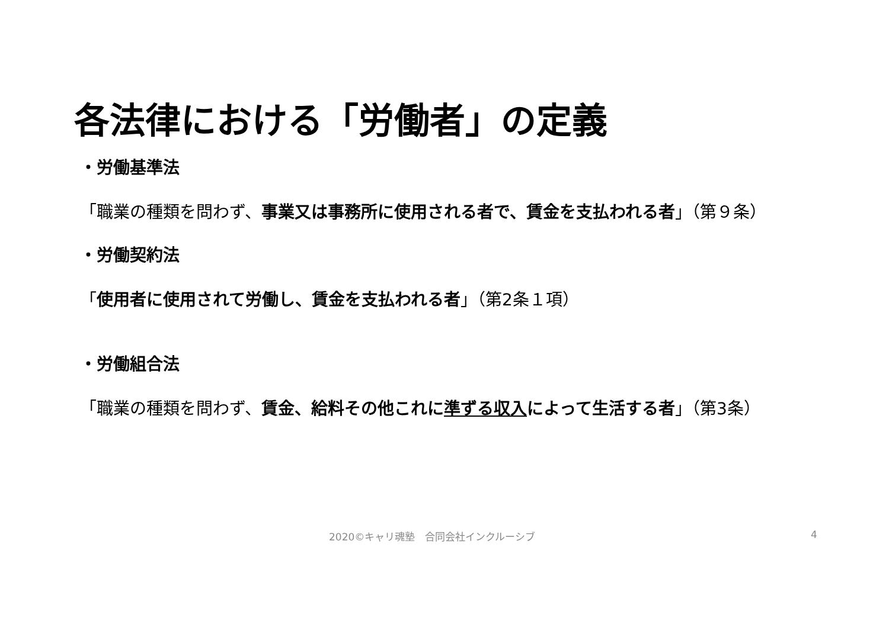各法律における「労働者」の定義
・労働基準法
「職業の種類を問わず、事業又は事務所に使用される者で、賃金を支払われる者」（第９条）
・労働契約法
「使用者に使用されて労働し、賃金を支払われる者」（第2条１項）
・労働組合法
「職業の種類を問わず、賃金、給料その他これに準ずる収入によって生活する者」（第3条）
2020©キャリ魂塾　合同会社インクルーシブ
4